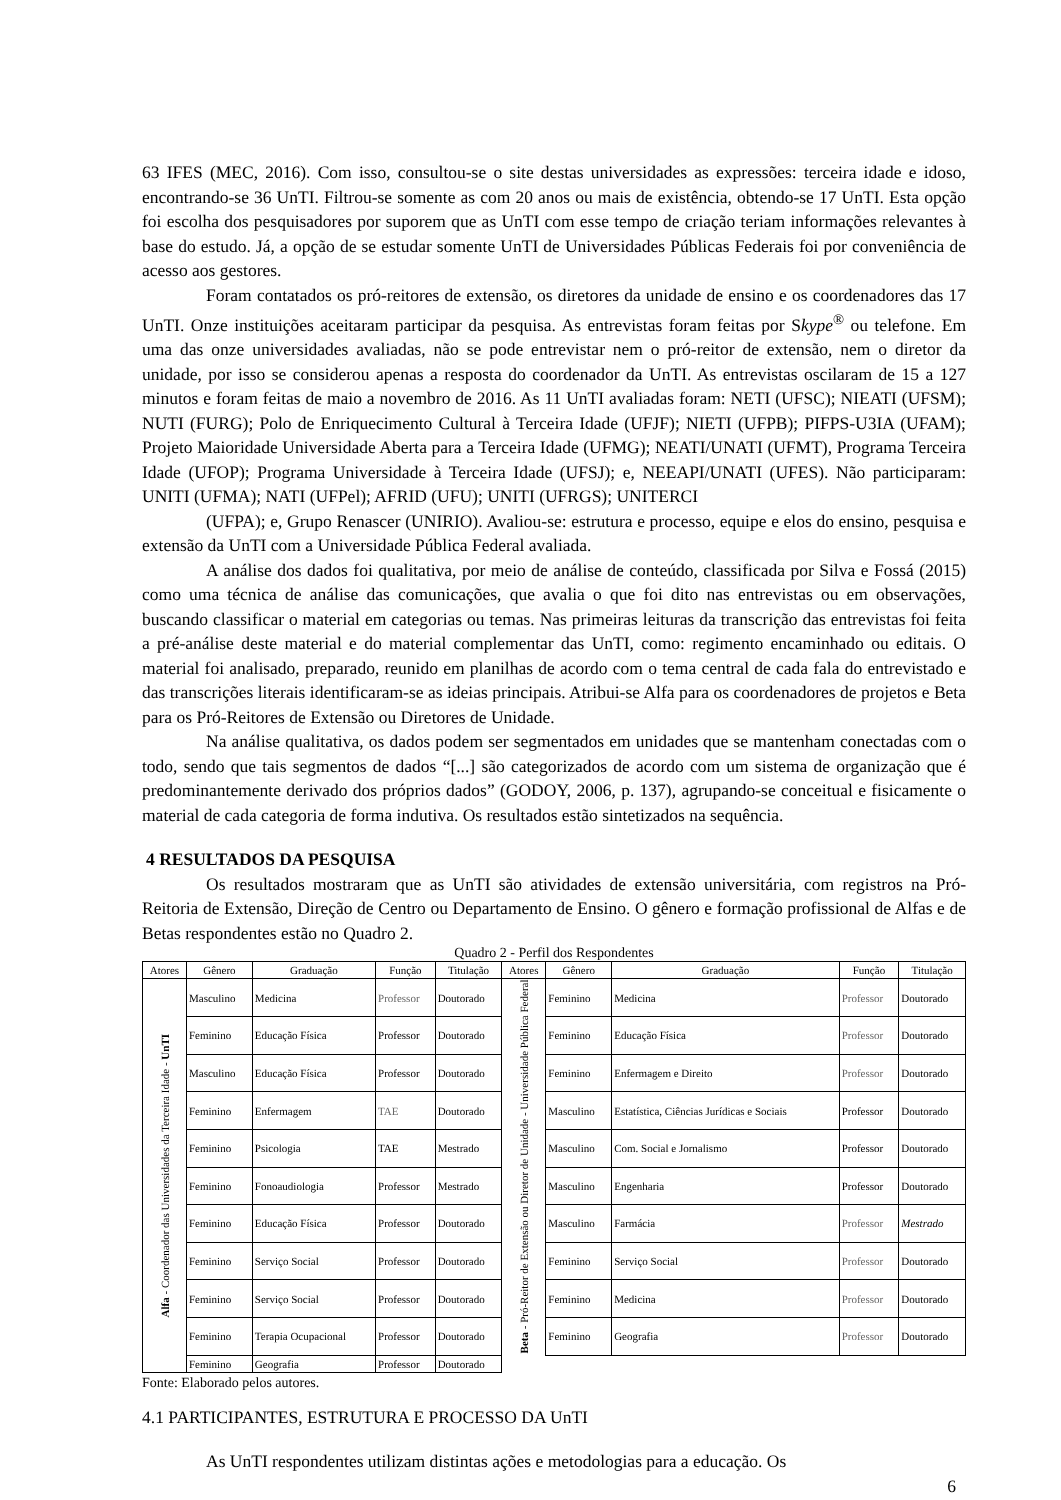63 IFES (MEC, 2016). Com isso, consultou-se o site destas universidades as expressões: terceira idade e idoso, encontrando-se 36 UnTI. Filtrou-se somente as com 20 anos ou mais de existência, obtendo-se 17 UnTI. Esta opção foi escolha dos pesquisadores por suporem que as UnTI com esse tempo de criação teriam informações relevantes à base do estudo. Já, a opção de se estudar somente UnTI de Universidades Públicas Federais foi por conveniência de acesso aos gestores.
Foram contatados os pró-reitores de extensão, os diretores da unidade de ensino e os coordenadores das 17 UnTI. Onze instituições aceitaram participar da pesquisa. As entrevistas foram feitas por Skype<sup>®</sup> ou telefone. Em uma das onze universidades avaliadas, não se pode entrevistar nem o pró-reitor de extensão, nem o diretor da unidade, por isso se considerou apenas a resposta do coordenador da UnTI. As entrevistas oscilaram de 15 a 127 minutos e foram feitas de maio a novembro de 2016. As 11 UnTI avaliadas foram: NETI (UFSC); NIEATI (UFSM); NUTI (FURG); Polo de Enriquecimento Cultural à Terceira Idade (UFJF); NIETI (UFPB); PIFPS-U3IA (UFAM); Projeto Maioridade Universidade Aberta para a Terceira Idade (UFMG); NEATI/UNATI (UFMT), Programa Terceira Idade (UFOP); Programa Universidade à Terceira Idade (UFSJ); e, NEEAPI/UNATI (UFES). Não participaram: UNITI (UFMA); NATI (UFPel); AFRID (UFU); UNITI (UFRGS); UNITERCI
(UFPA); e, Grupo Renascer (UNIRIO). Avaliou-se: estrutura e processo, equipe e elos do ensino, pesquisa e extensão da UnTI com a Universidade Pública Federal avaliada.
A análise dos dados foi qualitativa, por meio de análise de conteúdo, classificada por Silva e Fossá (2015) como uma técnica de análise das comunicações, que avalia o que foi dito nas entrevistas ou em observações, buscando classificar o material em categorias ou temas. Nas primeiras leituras da transcrição das entrevistas foi feita a pré-análise deste material e do material complementar das UnTI, como: regimento encaminhado ou editais. O material foi analisado, preparado, reunido em planilhas de acordo com o tema central de cada fala do entrevistado e das transcrições literais identificaram-se as ideias principais. Atribui-se Alfa para os coordenadores de projetos e Beta para os Pró-Reitores de Extensão ou Diretores de Unidade.
Na análise qualitativa, os dados podem ser segmentados em unidades que se mantenham conectadas com o todo, sendo que tais segmentos de dados “[...] são categorizados de acordo com um sistema de organização que é predominantemente derivado dos próprios dados” (GODOY, 2006, p. 137), agrupando-se conceitual e fisicamente o material de cada categoria de forma indutiva. Os resultados estão sintetizados na sequência.
4 RESULTADOS DA PESQUISA
Os resultados mostraram que as UnTI são atividades de extensão universitária, com registros na Pró-Reitoria de Extensão, Direção de Centro ou Departamento de Ensino. O gênero e formação profissional de Alfas e de Betas respondentes estão no Quadro 2.
Quadro 2 - Perfil dos Respondentes
| Atores | Gênero | Graduação | Função | Titulação | Atores | Gênero | Graduação | Função | Titulação |
| --- | --- | --- | --- | --- | --- | --- | --- | --- | --- |
| Alfa - Coordenador das Universidades da Terceira Idade - UnTI | Masculino | Medicina | Professor | Doutorado | Beta - Pró-Reitor de Extensão ou Diretor de Unidade - Universidade Pública Federal | Feminino | Medicina | Professor | Doutorado |
| | Feminino | Educação Física | Professor | Doutorado | | Feminino | Educação Física | Professor | Doutorado |
| | Masculino | Educação Física | Professor | Doutorado | | Feminino | Enfermagem e Direito | Professor | Doutorado |
| | Feminino | Enfermagem | TAE | Doutorado | | Masculino | Estatística, Ciências Jurídicas e Sociais | Professor | Doutorado |
| | Feminino | Psicologia | TAE | Mestrado | | Masculino | Com. Social e Jornalismo | Professor | Doutorado |
| | Feminino | Fonoaudiologia | Professor | Mestrado | | Masculino | Engenharia | Professor | Doutorado |
| | Feminino | Educação Física | Professor | Doutorado | | Masculino | Farmácia | Professor | Mestrado |
| | Feminino | Serviço Social | Professor | Doutorado | | Feminino | Serviço Social | Professor | Doutorado |
| | Feminino | Serviço Social | Professor | Doutorado | | Feminino | Medicina | Professor | Doutorado |
| | Feminino | Terapia Ocupacional | Professor | Doutorado | | Feminino | Geografia | Professor | Doutorado |
| | Feminino | Geografia | Professor | Doutorado | | | | | |
Fonte: Elaborado pelos autores.
4.1 PARTICIPANTES, ESTRUTURA E PROCESSO DA UnTI
As UnTI respondentes utilizam distintas ações e metodologias para a educação. Os
6